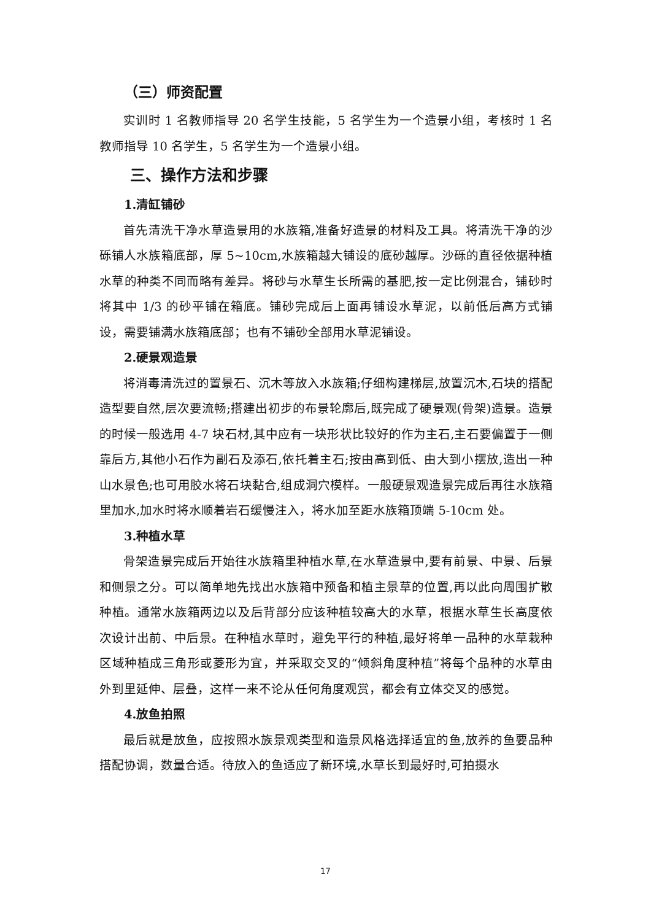（三）师资配置
实训时 1 名教师指导 20 名学生技能，5 名学生为一个造景小组，考核时 1 名教师指导 10 名学生，5 名学生为一个造景小组。
三、操作方法和步骤
1.清缸铺砂
首先清洗干净水草造景用的水族箱,准备好造景的材料及工具。将清洗干净的沙砾铺人水族箱底部，厚 5~10cm,水族箱越大铺设的底砂越厚。沙砾的直径依据种植水草的种类不同而略有差异。将砂与水草生长所需的基肥,按一定比例混合，铺砂时将其中 1/3 的砂平铺在箱底。铺砂完成后上面再铺设水草泥，以前低后高方式铺设，需要铺满水族箱底部；也有不铺砂全部用水草泥铺设。
2.硬景观造景
将消毒清洗过的置景石、沉木等放入水族箱;仔细构建梯层,放置沉木,石块的搭配造型要自然,层次要流畅;搭建出初步的布景轮廓后,既完成了硬景观(骨架)造景。造景的时候一般选用 4-7 块石材,其中应有一块形状比较好的作为主石,主石要偏置于一侧靠后方,其他小石作为副石及添石,依托着主石;按由高到低、由大到小摆放,造出一种山水景色;也可用胶水将石块黏合,组成洞穴模样。一般硬景观造景完成后再往水族箱里加水,加水时将水顺着岩石缓慢注入，将水加至距水族箱顶端 5-10cm 处。
3.种植水草
骨架造景完成后开始往水族箱里种植水草,在水草造景中,要有前景、中景、后景和侧景之分。可以简单地先找出水族箱中预备和植主景草的位置,再以此向周围扩散种植。通常水族箱两边以及后背部分应该种植较高大的水草，根据水草生长高度依次设计出前、中后景。在种植水草时，避免平行的种植,最好将单一品种的水草栽种区域种植成三角形或菱形为宜，并采取交叉的“倾斜角度种植”将每个品种的水草由外到里延伸、层叠，这样一来不论从任何角度观赏，都会有立体交叉的感觉。
4.放鱼拍照
最后就是放鱼，应按照水族景观类型和造景风格选择适宜的鱼,放养的鱼要品种搭配协调，数量合适。待放入的鱼适应了新环境,水草长到最好时,可拍摄水
17